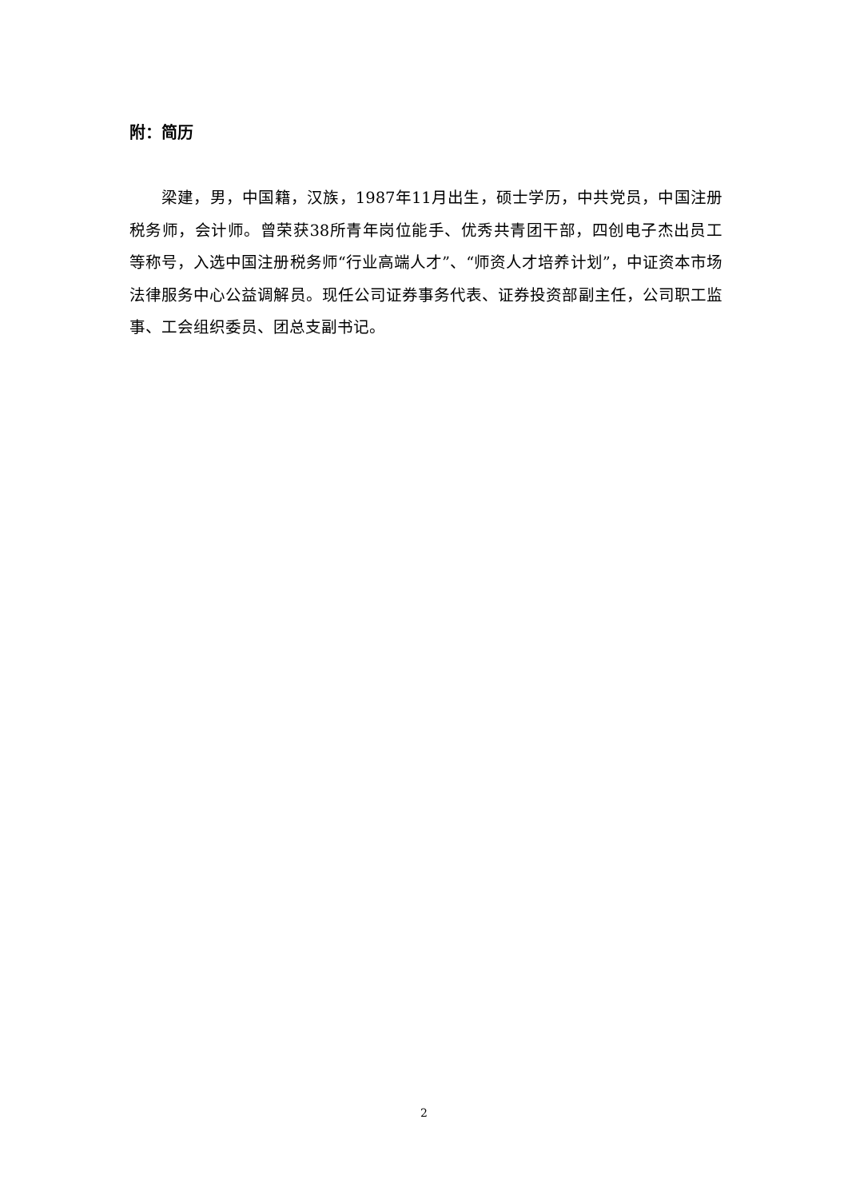附：简历
梁建，男，中国籍，汉族，1987年11月出生，硕士学历，中共党员，中国注册税务师，会计师。曾荣获38所青年岗位能手、优秀共青团干部，四创电子杰出员工等称号，入选中国注册税务师“行业高端人才”、“师资人才培养计划”，中证资本市场法律服务中心公益调解员。现任公司证券事务代表、证券投资部副主任，公司职工监事、工会组织委员、团总支副书记。
2